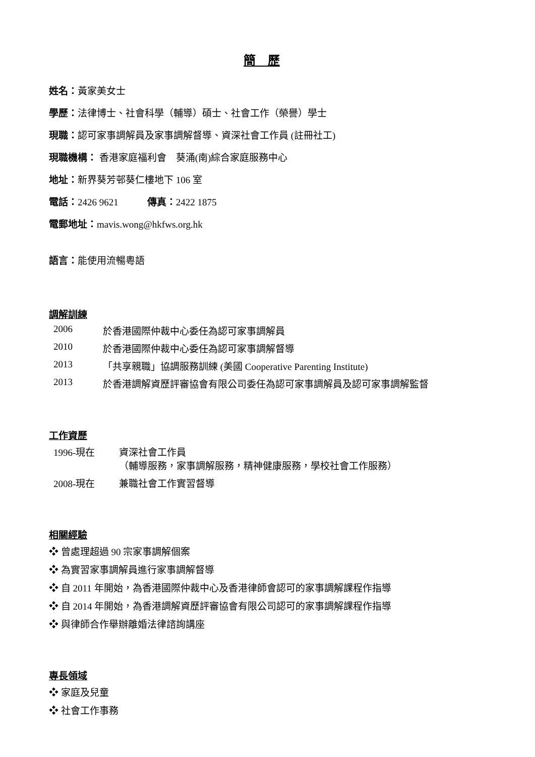簡　歷
姓名：黃家美女士
學歷：法律博士、社會科學（輔導）碩士、社會工作（榮譽）學士
現職：認可家事調解員及家事調解督導、資深社會工作員 (註冊社工)
現職機構： 香港家庭福利會　葵涌(南)綜合家庭服務中心
地址：新界葵芳邨葵仁樓地下 106 室
電話：2426 9621　　　傳真：2422 1875
電郵地址：mavis.wong@hkfws.org.hk
語言：能使用流暢粵語
調解訓練
2006 於香港國際仲裁中心委任為認可家事調解員
2010 於香港國際仲裁中心委任為認可家事調解督導
2013 「共享親職」協調服務訓練 (美國 Cooperative Parenting Institute)
2013 於香港調解資歷評審協會有限公司委任為認可家事調解員及認可家事調解監督
工作資歷
1996-現在 資深社會工作員
（輔導服務，家事調解服務，精神健康服務，學校社會工作服務）
2008-現在 兼職社會工作實習督導
相關經驗
❖ 曾處理超過 90 宗家事調解個案
❖ 為實習家事調解員進行家事調解督導
❖ 自 2011 年開始，為香港國際仲裁中心及香港律師會認可的家事調解課程作指導
❖ 自 2014 年開始，為香港調解資歷評審協會有限公司認可的家事調解課程作指導
❖ 與律師合作舉辦離婚法律諮詢講座
專長領域
❖ 家庭及兒童
❖ 社會工作事務